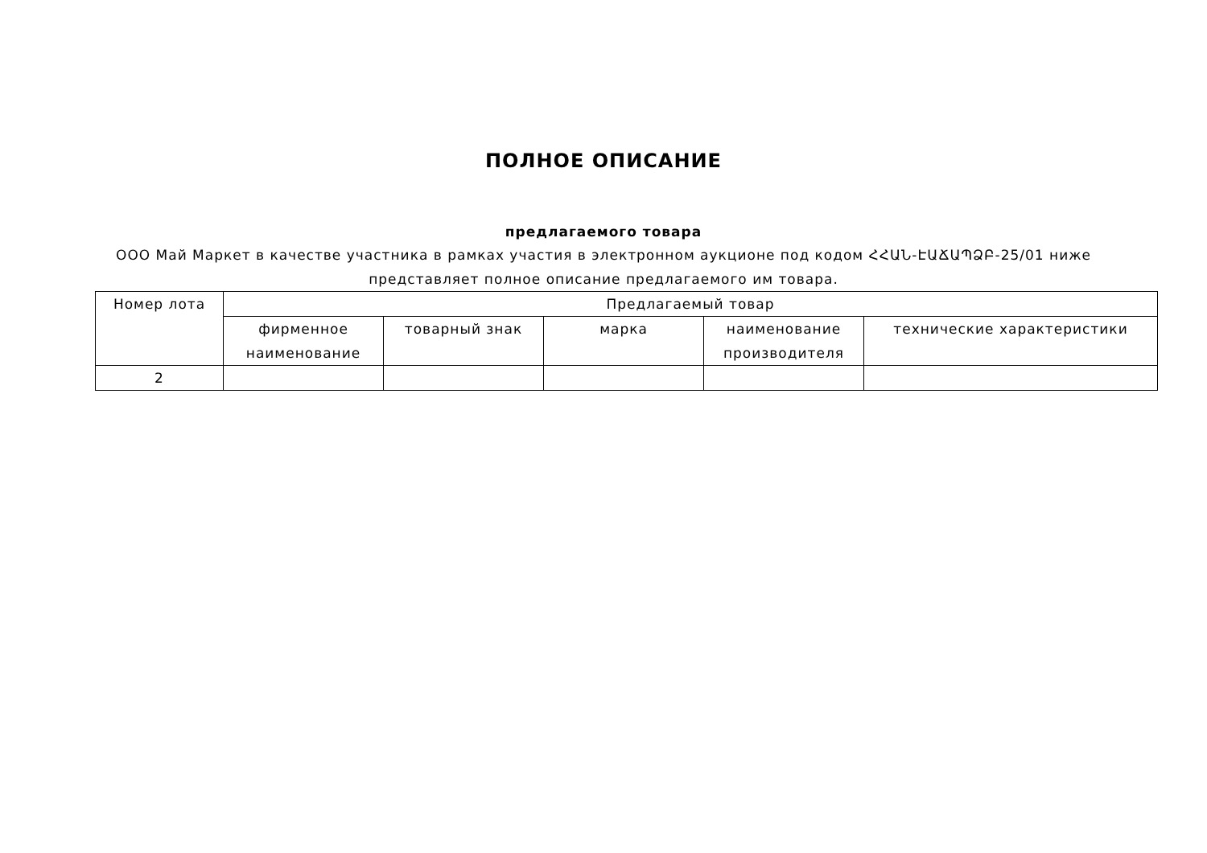ПОЛНОЕ ОПИСАНИЕ
предлагаемого товара
ООО Май Маркет в качестве участника в рамках участия в электронном аукционе под кодом ՀՀԱՆ-ԷԱՃԱՊՁԲ-25/01 ниже представляет полное описание предлагаемого им товара.
| Номер лота | Предлагаемый товар | | | | |
| --- | --- | --- | --- | --- | --- |
| | фирменное наименование | товарный знак | марка | наименование производителя | технические характеристики |
| 2 | | | | | |